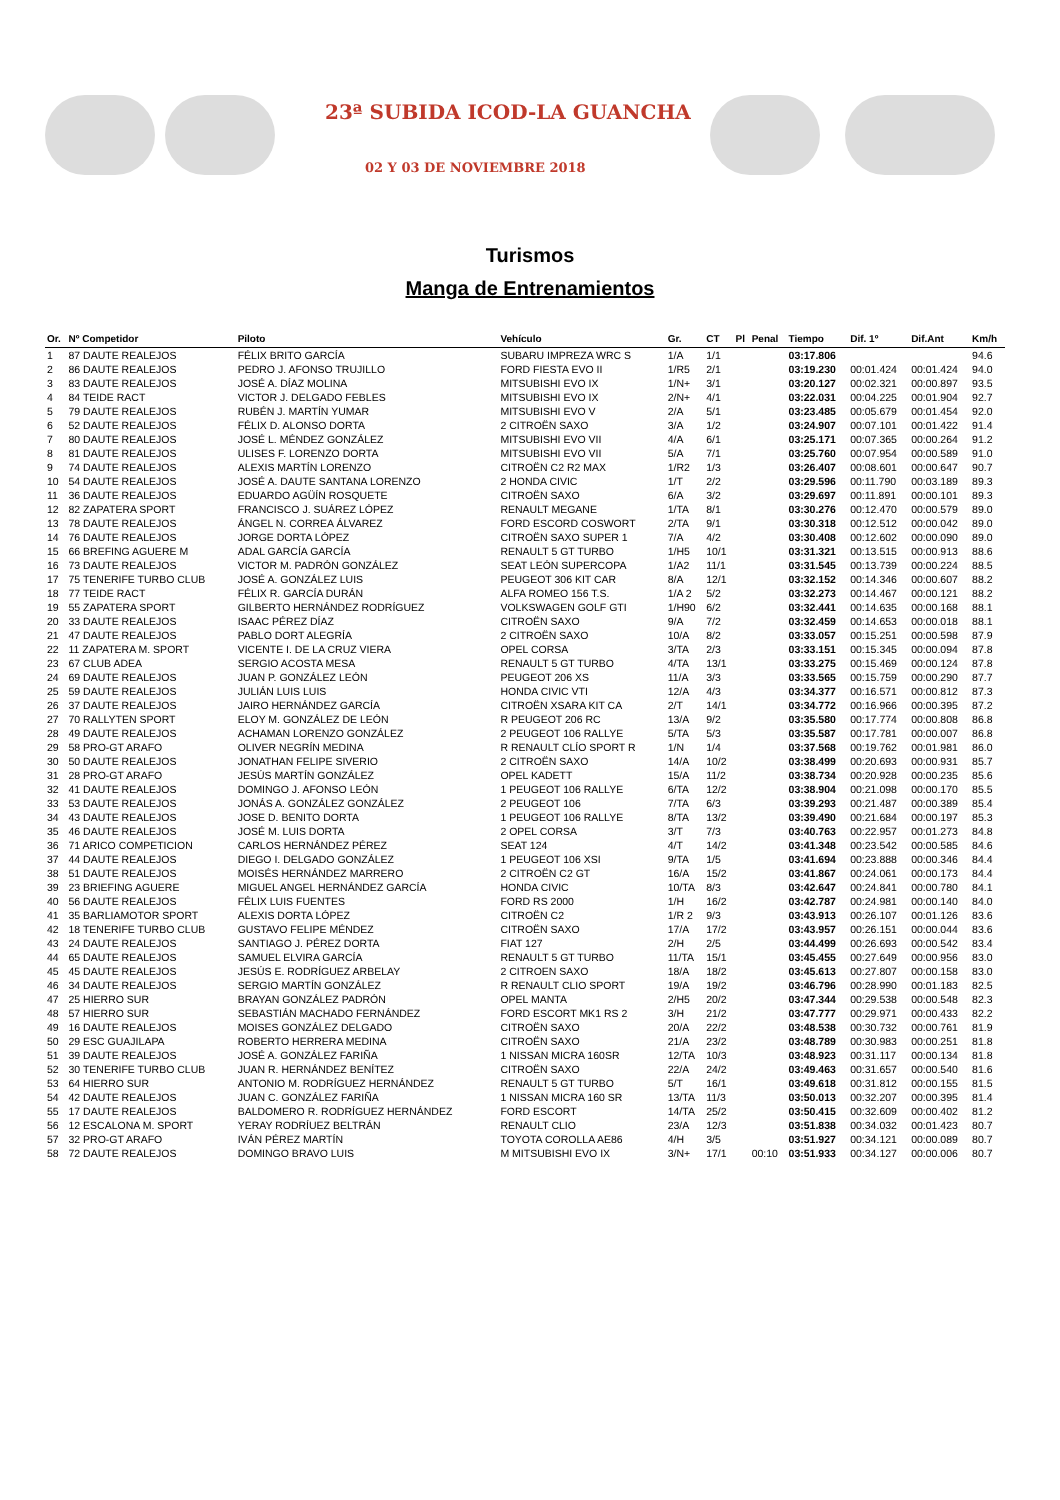23ª SUBIDA ICOD-LA GUANCHA
02 Y 03 DE NOVIEMBRE 2018
Turismos
Manga de Entrenamientos
| Or. | Nº Competidor | Piloto | Vehículo | Gr. | CT | Pl | Penal | Tiempo | Dif. 1º | Dif.Ant | Km/h |
| --- | --- | --- | --- | --- | --- | --- | --- | --- | --- | --- | --- |
| 1 | 87 DAUTE REALEJOS | FÉLIX BRITO GARCÍA | SUBARU IMPREZA WRC S | 1/A | 1/1 | | | 03:17.806 | | | 94.6 |
| 2 | 86 DAUTE REALEJOS | PEDRO J. AFONSO TRUJILLO | FORD FIESTA EVO II | 1/R5 | 2/1 | | | 03:19.230 | 00:01.424 | 00:01.424 | 94.0 |
| 3 | 83 DAUTE REALEJOS | JOSÉ A. DÍAZ MOLINA | MITSUBISHI EVO IX | 1/N+ | 3/1 | | | 03:20.127 | 00:02.321 | 00:00.897 | 93.5 |
| 4 | 84 TEIDE RACT | VICTOR J. DELGADO FEBLES | MITSUBISHI EVO IX | 2/N+ | 4/1 | | | 03:22.031 | 00:04.225 | 00:01.904 | 92.7 |
| 5 | 79 DAUTE REALEJOS | RUBÉN J. MARTÍN YUMAR | MITSUBISHI EVO V | 2/A | 5/1 | | | 03:23.485 | 00:05.679 | 00:01.454 | 92.0 |
| 6 | 52 DAUTE REALEJOS | FÉLIX D. ALONSO DORTA | 2 CITROËN SAXO | 3/A | 1/2 | | | 03:24.907 | 00:07.101 | 00:01.422 | 91.4 |
| 7 | 80 DAUTE REALEJOS | JOSÉ L. MÉNDEZ GONZÁLEZ | MITSUBISHI EVO VII | 4/A | 6/1 | | | 03:25.171 | 00:07.365 | 00:00.264 | 91.2 |
| 8 | 81 DAUTE REALEJOS | ULISES F. LORENZO DORTA | MITSUBISHI EVO VII | 5/A | 7/1 | | | 03:25.760 | 00:07.954 | 00:00.589 | 91.0 |
| 9 | 74 DAUTE REALEJOS | ALEXIS MARTÍN LORENZO | CITROËN C2 R2 MAX | 1/R2 | 1/3 | | | 03:26.407 | 00:08.601 | 00:00.647 | 90.7 |
| 10 | 54 DAUTE REALEJOS | JOSÉ A. DAUTE SANTANA LORENZO | 2 HONDA CIVIC | 1/T | 2/2 | | | 03:29.596 | 00:11.790 | 00:03.189 | 89.3 |
| 11 | 36 DAUTE REALEJOS | EDUARDO AGÜÍN ROSQUETE | CITROËN SAXO | 6/A | 3/2 | | | 03:29.697 | 00:11.891 | 00:00.101 | 89.3 |
| 12 | 82 ZAPATERA SPORT | FRANCISCO J. SUÁREZ LÓPEZ | RENAULT MEGANE | 1/TA | 8/1 | | | 03:30.276 | 00:12.470 | 00:00.579 | 89.0 |
| 13 | 78 DAUTE REALEJOS | ÁNGEL N. CORREA ÁLVAREZ | FORD ESCORD COSWORT | 2/TA | 9/1 | | | 03:30.318 | 00:12.512 | 00:00.042 | 89.0 |
| 14 | 76 DAUTE REALEJOS | JORGE DORTA LÓPEZ | CITROËN SAXO SUPER 1 | 7/A | 4/2 | | | 03:30.408 | 00:12.602 | 00:00.090 | 89.0 |
| 15 | 66 BREFING AGUERE M | ADAL GARCÍA GARCÍA | RENAULT 5 GT TURBO | 1/H5 | 10/1 | | | 03:31.321 | 00:13.515 | 00:00.913 | 88.6 |
| 16 | 73 DAUTE REALEJOS | VICTOR M. PADRÓN GONZÁLEZ | SEAT LEÓN SUPERCOPA | 1/A2 | 11/1 | | | 03:31.545 | 00:13.739 | 00:00.224 | 88.5 |
| 17 | 75 TENERIFE TURBO CLUB | JOSÉ A. GONZÁLEZ LUIS | PEUGEOT 306 KIT CAR | 8/A | 12/1 | | | 03:32.152 | 00:14.346 | 00:00.607 | 88.2 |
| 18 | 77 TEIDE RACT | FÉLIX R. GARCÍA DURÁN | ALFA ROMEO 156 T.S. | 1/A 2 | 5/2 | | | 03:32.273 | 00:14.467 | 00:00.121 | 88.2 |
| 19 | 55 ZAPATERA SPORT | GILBERTO HERNÁNDEZ RODRÍGUEZ | VOLKSWAGEN GOLF GTI | 1/H90 | 6/2 | | | 03:32.441 | 00:14.635 | 00:00.168 | 88.1 |
| 20 | 33 DAUTE REALEJOS | ISAAC PÉREZ DÍAZ | CITROËN SAXO | 9/A | 7/2 | | | 03:32.459 | 00:14.653 | 00:00.018 | 88.1 |
| 21 | 47 DAUTE REALEJOS | PABLO DORT ALEGRÍA | 2 CITROËN SAXO | 10/A | 8/2 | | | 03:33.057 | 00:15.251 | 00:00.598 | 87.9 |
| 22 | 11 ZAPATERA M. SPORT | VICENTE I. DE LA CRUZ VIERA | OPEL CORSA | 3/TA | 2/3 | | | 03:33.151 | 00:15.345 | 00:00.094 | 87.8 |
| 23 | 67 CLUB ADEA | SERGIO ACOSTA MESA | RENAULT 5 GT TURBO | 4/TA | 13/1 | | | 03:33.275 | 00:15.469 | 00:00.124 | 87.8 |
| 24 | 69 DAUTE REALEJOS | JUAN P. GONZÁLEZ LEÓN | PEUGEOT 206 XS | 11/A | 3/3 | | | 03:33.565 | 00:15.759 | 00:00.290 | 87.7 |
| 25 | 59 DAUTE REALEJOS | JULIÁN LUIS LUIS | HONDA CIVIC VTI | 12/A | 4/3 | | | 03:34.377 | 00:16.571 | 00:00.812 | 87.3 |
| 26 | 37 DAUTE REALEJOS | JAIRO HERNÁNDEZ GARCÍA | CITROËN XSARA KIT CA | 2/T | 14/1 | | | 03:34.772 | 00:16.966 | 00:00.395 | 87.2 |
| 27 | 70 RALLYTEN SPORT | ELOY M. GONZÁLEZ DE LEÓN | R PEUGEOT 206 RC | 13/A | 9/2 | | | 03:35.580 | 00:17.774 | 00:00.808 | 86.8 |
| 28 | 49 DAUTE REALEJOS | ACHAMAN LORENZO GONZÁLEZ | 2 PEUGEOT 106 RALLYE | 5/TA | 5/3 | | | 03:35.587 | 00:17.781 | 00:00.007 | 86.8 |
| 29 | 58 PRO-GT ARAFO | OLIVER NEGRÍN MEDINA | R RENAULT CLÍO SPORT R | 1/N | 1/4 | | | 03:37.568 | 00:19.762 | 00:01.981 | 86.0 |
| 30 | 50 DAUTE REALEJOS | JONATHAN FELIPE SIVERIO | 2 CITROËN SAXO | 14/A | 10/2 | | | 03:38.499 | 00:20.693 | 00:00.931 | 85.7 |
| 31 | 28 PRO-GT ARAFO | JESÚS MARTÍN GONZÁLEZ | OPEL KADETT | 15/A | 11/2 | | | 03:38.734 | 00:20.928 | 00:00.235 | 85.6 |
| 32 | 41 DAUTE REALEJOS | DOMINGO J. AFONSO LEÓN | 1 PEUGEOT 106 RALLYE | 6/TA | 12/2 | | | 03:38.904 | 00:21.098 | 00:00.170 | 85.5 |
| 33 | 53 DAUTE REALEJOS | JONÁS A. GONZÁLEZ GONZÁLEZ | 2 PEUGEOT 106 | 7/TA | 6/3 | | | 03:39.293 | 00:21.487 | 00:00.389 | 85.4 |
| 34 | 43 DAUTE REALEJOS | JOSE D. BENITO DORTA | 1 PEUGEOT 106 RALLYE | 8/TA | 13/2 | | | 03:39.490 | 00:21.684 | 00:00.197 | 85.3 |
| 35 | 46 DAUTE REALEJOS | JOSÉ M. LUIS DORTA | 2 OPEL CORSA | 3/T | 7/3 | | | 03:40.763 | 00:22.957 | 00:01.273 | 84.8 |
| 36 | 71 ARICO COMPETICION | CARLOS HERNÁNDEZ PÉREZ | SEAT 124 | 4/T | 14/2 | | | 03:41.348 | 00:23.542 | 00:00.585 | 84.6 |
| 37 | 44 DAUTE REALEJOS | DIEGO I. DELGADO GONZÁLEZ | 1 PEUGEOT 106 XSI | 9/TA | 1/5 | | | 03:41.694 | 00:23.888 | 00:00.346 | 84.4 |
| 38 | 51 DAUTE REALEJOS | MOISÉS HERNÁNDEZ MARRERO | 2 CITROËN C2 GT | 16/A | 15/2 | | | 03:41.867 | 00:24.061 | 00:00.173 | 84.4 |
| 39 | 23 BRIEFING AGUERE | MIGUEL ANGEL HERNÁNDEZ GARCÍA | HONDA CIVIC | 10/TA | 8/3 | | | 03:42.647 | 00:24.841 | 00:00.780 | 84.1 |
| 40 | 56 DAUTE REALEJOS | FÉLIX LUIS FUENTES | FORD RS 2000 | 1/H | 16/2 | | | 03:42.787 | 00:24.981 | 00:00.140 | 84.0 |
| 41 | 35 BARLIAMOTOR SPORT | ALEXIS DORTA LÓPEZ | CITROËN C2 | 1/R 2 | 9/3 | | | 03:43.913 | 00:26.107 | 00:01.126 | 83.6 |
| 42 | 18 TENERIFE TURBO CLUB | GUSTAVO FELIPE MÉNDEZ | CITROËN SAXO | 17/A | 17/2 | | | 03:43.957 | 00:26.151 | 00:00.044 | 83.6 |
| 43 | 24 DAUTE REALEJOS | SANTIAGO J. PÉREZ DORTA | FIAT 127 | 2/H | 2/5 | | | 03:44.499 | 00:26.693 | 00:00.542 | 83.4 |
| 44 | 65 DAUTE REALEJOS | SAMUEL ELVIRA GARCÍA | RENAULT 5 GT TURBO | 11/TA | 15/1 | | | 03:45.455 | 00:27.649 | 00:00.956 | 83.0 |
| 45 | 45 DAUTE REALEJOS | JESÚS E. RODRÍGUEZ ARBELAY | 2 CITROEN SAXO | 18/A | 18/2 | | | 03:45.613 | 00:27.807 | 00:00.158 | 83.0 |
| 46 | 34 DAUTE REALEJOS | SERGIO MARTÍN GONZÁLEZ | R RENAULT CLIO SPORT | 19/A | 19/2 | | | 03:46.796 | 00:28.990 | 00:01.183 | 82.5 |
| 47 | 25 HIERRO SUR | BRAYAN GONZÁLEZ PADRÓN | OPEL MANTA | 2/H5 | 20/2 | | | 03:47.344 | 00:29.538 | 00:00.548 | 82.3 |
| 48 | 57 HIERRO SUR | SEBASTIÁN MACHADO FERNÁNDEZ | FORD ESCORT MK1 RS 2 | 3/H | 21/2 | | | 03:47.777 | 00:29.971 | 00:00.433 | 82.2 |
| 49 | 16 DAUTE REALEJOS | MOISES GONZÁLEZ DELGADO | CITROËN SAXO | 20/A | 22/2 | | | 03:48.538 | 00:30.732 | 00:00.761 | 81.9 |
| 50 | 29 ESC GUAJILAPA | ROBERTO HERRERA MEDINA | CITROËN SAXO | 21/A | 23/2 | | | 03:48.789 | 00:30.983 | 00:00.251 | 81.8 |
| 51 | 39 DAUTE REALEJOS | JOSÉ A. GONZÁLEZ FARIÑA | 1 NISSAN MICRA 160SR | 12/TA | 10/3 | | | 03:48.923 | 00:31.117 | 00:00.134 | 81.8 |
| 52 | 30 TENERIFE TURBO CLUB | JUAN R. HERNÁNDEZ BENÍTEZ | CITROËN SAXO | 22/A | 24/2 | | | 03:49.463 | 00:31.657 | 00:00.540 | 81.6 |
| 53 | 64 HIERRO SUR | ANTONIO M. RODRÍGUEZ HERNÁNDEZ | RENAULT 5 GT TURBO | 5/T | 16/1 | | | 03:49.618 | 00:31.812 | 00:00.155 | 81.5 |
| 54 | 42 DAUTE REALEJOS | JUAN C. GONZÁLEZ FARIÑA | 1 NISSAN MICRA 160 SR | 13/TA | 11/3 | | | 03:50.013 | 00:32.207 | 00:00.395 | 81.4 |
| 55 | 17 DAUTE REALEJOS | BALDOMERO R. RODRÍGUEZ HERNÁNDEZ | FORD ESCORT | 14/TA | 25/2 | | | 03:50.415 | 00:32.609 | 00:00.402 | 81.2 |
| 56 | 12 ESCALONA M. SPORT | YERAY RODRÍUEZ BELTRÁN | RENAULT CLIO | 23/A | 12/3 | | | 03:51.838 | 00:34.032 | 00:01.423 | 80.7 |
| 57 | 32 PRO-GT ARAFO | IVÁN PÉREZ MARTÍN | TOYOTA COROLLA AE86 | 4/H | 3/5 | | | 03:51.927 | 00:34.121 | 00:00.089 | 80.7 |
| 58 | 72 DAUTE REALEJOS | DOMINGO BRAVO LUIS | M MITSUBISHI EVO IX | 3/N+ | 17/1 | | 00:10 | 03:51.933 | 00:34.127 | 00:00.006 | 80.7 |